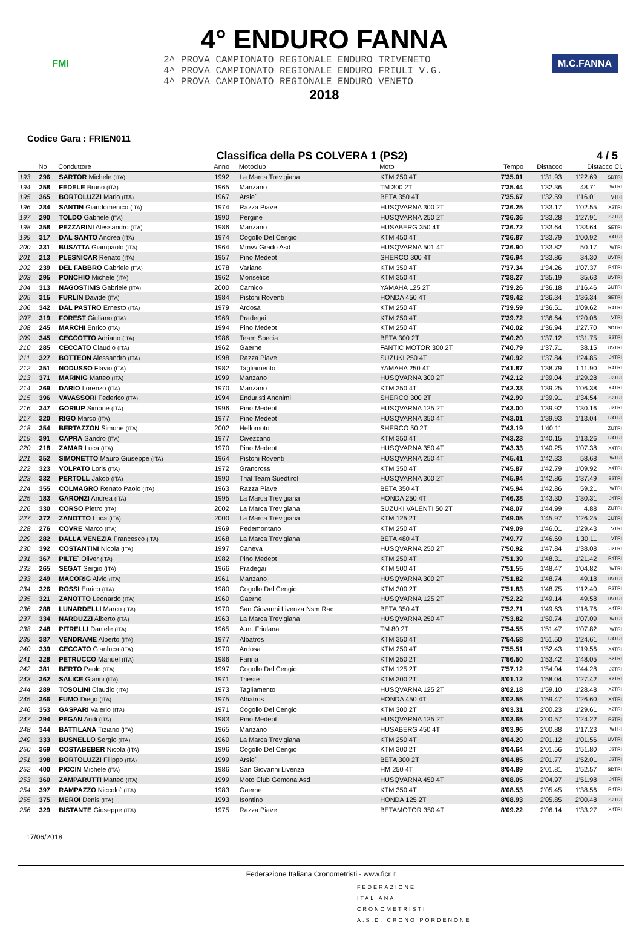FMI
4° ENDURO FANNA
2^ PROVA CAMPIONATO REGIONALE ENDURO TRIVENETO
4^ PROVA CAMPIONATO REGIONALE ENDURO FRIULI V.G.
4^ PROVA CAMPIONATO REGIONALE ENDURO VENETO
2018
M.C.FANNA
Codice Gara : FRIEN011
Classifica della PS COLVERA 1 (PS2) 4 / 5
| | No | Conduttore | Anno | Motoclub | Moto | Tempo | Distacco | Distacco Cl. | |
| --- | --- | --- | --- | --- | --- | --- | --- | --- | --- |
| 193 | 296 | SARTOR Michele (ITA) | 1992 | La Marca Trevigiana | KTM 250 4T | 7'35.01 | 1'31.93 | 1'22.69 | SDTRI |
| 194 | 258 | FEDELE Bruno (ITA) | 1965 | Manzano | TM 300 2T | 7'35.44 | 1'32.36 | 48.71 | WTRI |
| 195 | 365 | BORTOLUZZI Mario (ITA) | 1967 | Arsie` | BETA 350 4T | 7'35.67 | 1'32.59 | 1'16.01 | VTRI |
| 196 | 284 | SANTIN Giandomenico (ITA) | 1974 | Razza Piave | HUSQVARNA 300 2T | 7'36.25 | 1'33.17 | 1'02.55 | X2TRI |
| 197 | 290 | TOLDO Gabriele (ITA) | 1990 | Pergine | HUSQVARNA 250 2T | 7'36.36 | 1'33.28 | 1'27.91 | S2TRI |
| 198 | 358 | PEZZARINI Alessandro (ITA) | 1986 | Manzano | HUSABERG 350 4T | 7'36.72 | 1'33.64 | 1'33.64 | SETRI |
| 199 | 317 | DAL SANTO Andrea (ITA) | 1974 | Cogollo Del Cengio | KTM 450 4T | 7'36.87 | 1'33.79 | 1'00.92 | X4TRI |
| 200 | 331 | BUSATTA Giampaolo (ITA) | 1964 | Mmvv Grado Asd | HUSQVARNA 501 4T | 7'36.90 | 1'33.82 | 50.17 | WTRI |
| 201 | 213 | PLESNICAR Renato (ITA) | 1957 | Pino Medeot | SHERCO 300 4T | 7'36.94 | 1'33.86 | 34.30 | UVTRI |
| 202 | 239 | DEL FABBRO Gabriele (ITA) | 1978 | Variano | KTM 350 4T | 7'37.34 | 1'34.26 | 1'07.37 | R4TRI |
| 203 | 295 | PONCHIO Michele (ITA) | 1962 | Monselice | KTM 350 4T | 7'38.27 | 1'35.19 | 35.63 | UVTRI |
| 204 | 313 | NAGOSTINIS Gabriele (ITA) | 2000 | Carnico | YAMAHA 125 2T | 7'39.26 | 1'36.18 | 1'16.46 | CUTRI |
| 205 | 315 | FURLIN Davide (ITA) | 1984 | Pistoni Roventi | HONDA 450 4T | 7'39.42 | 1'36.34 | 1'36.34 | SETRI |
| 206 | 342 | DAL PASTRO Ernesto (ITA) | 1979 | Ardosa | KTM 250 4T | 7'39.59 | 1'36.51 | 1'09.62 | R4TRI |
| 207 | 319 | FOREST Giuliano (ITA) | 1969 | Pradegai | KTM 250 4T | 7'39.72 | 1'36.64 | 1'20.06 | VTRI |
| 208 | 245 | MARCHI Enrico (ITA) | 1994 | Pino Medeot | KTM 250 4T | 7'40.02 | 1'36.94 | 1'27.70 | SDTRI |
| 209 | 345 | CECCOTTO Adriano (ITA) | 1986 | Team Specia | BETA 300 2T | 7'40.20 | 1'37.12 | 1'31.75 | S2TRI |
| 210 | 285 | CECCATO Claudio (ITA) | 1962 | Gaerne | FANTIC MOTOR 300 2T | 7'40.79 | 1'37.71 | 38.15 | UVTRI |
| 211 | 327 | BOTTEON Alessandro (ITA) | 1998 | Razza Piave | SUZUKI 250 4T | 7'40.92 | 1'37.84 | 1'24.85 | J4TRI |
| 212 | 351 | NODUSSO Flavio (ITA) | 1982 | Tagliamento | YAMAHA 250 4T | 7'41.87 | 1'38.79 | 1'11.90 | R4TRI |
| 213 | 371 | MARINIG Matteo (ITA) | 1999 | Manzano | HUSQVARNA 300 2T | 7'42.12 | 1'39.04 | 1'29.28 | J2TRI |
| 214 | 269 | DARIO Lorenzo (ITA) | 1970 | Manzano | KTM 350 4T | 7'42.33 | 1'39.25 | 1'06.38 | X4TRI |
| 215 | 396 | VAVASSORI Federico (ITA) | 1994 | Enduristi Anonimi | SHERCO 300 2T | 7'42.99 | 1'39.91 | 1'34.54 | S2TRI |
| 216 | 347 | GORIUP Simone (ITA) | 1996 | Pino Medeot | HUSQVARNA 125 2T | 7'43.00 | 1'39.92 | 1'30.16 | J2TRI |
| 217 | 320 | RIGO Marco (ITA) | 1977 | Pino Medeot | HUSQVARNA 350 4T | 7'43.01 | 1'39.93 | 1'13.04 | R4TRI |
| 218 | 354 | BERTAZZON Simone (ITA) | 2002 | Hellomoto | SHERCO 50 2T | 7'43.19 | 1'40.11 | | ZUTRI |
| 219 | 391 | CAPRA Sandro (ITA) | 1977 | Civezzano | KTM 350 4T | 7'43.23 | 1'40.15 | 1'13.26 | R4TRI |
| 220 | 218 | ZAMAR Luca (ITA) | 1970 | Pino Medeot | HUSQVARNA 350 4T | 7'43.33 | 1'40.25 | 1'07.38 | X4TRI |
| 221 | 352 | SIMONETTO Mauro Giuseppe (ITA) | 1964 | Pistoni Roventi | HUSQVARNA 250 4T | 7'45.41 | 1'42.33 | 58.68 | WTRI |
| 222 | 323 | VOLPATO Loris (ITA) | 1972 | Grancross | KTM 350 4T | 7'45.87 | 1'42.79 | 1'09.92 | X4TRI |
| 223 | 332 | PERTOLL Jakob (ITA) | 1990 | Trial Team Suedtirol | HUSQVARNA 300 2T | 7'45.94 | 1'42.86 | 1'37.49 | S2TRI |
| 224 | 355 | COLMAGRO Renato Paolo (ITA) | 1963 | Razza Piave | BETA 350 4T | 7'45.94 | 1'42.86 | 59.21 | WTRI |
| 225 | 183 | GARONZI Andrea (ITA) | 1995 | La Marca Trevigiana | HONDA 250 4T | 7'46.38 | 1'43.30 | 1'30.31 | J4TRI |
| 226 | 330 | CORSO Pietro (ITA) | 2002 | La Marca Trevigiana | SUZUKI VALENTI 50 2T | 7'48.07 | 1'44.99 | 4.88 | ZUTRI |
| 227 | 372 | ZANOTTO Luca (ITA) | 2000 | La Marca Trevigiana | KTM 125 2T | 7'49.05 | 1'45.97 | 1'26.25 | CUTRI |
| 228 | 276 | COVRE Marco (ITA) | 1969 | Pedemontano | KTM 250 4T | 7'49.09 | 1'46.01 | 1'29.43 | VTRI |
| 229 | 282 | DALLA VENEZIA Francesco (ITA) | 1968 | La Marca Trevigiana | BETA 480 4T | 7'49.77 | 1'46.69 | 1'30.11 | VTRI |
| 230 | 392 | COSTANTINI Nicola (ITA) | 1997 | Caneva | HUSQVARNA 250 2T | 7'50.92 | 1'47.84 | 1'38.08 | J2TRI |
| 231 | 367 | PILTE` Oliver (ITA) | 1982 | Pino Medeot | KTM 250 4T | 7'51.39 | 1'48.31 | 1'21.42 | R4TRI |
| 232 | 265 | SEGAT Sergio (ITA) | 1966 | Pradegai | KTM 500 4T | 7'51.55 | 1'48.47 | 1'04.82 | WTRI |
| 233 | 249 | MACORIG Alvio (ITA) | 1961 | Manzano | HUSQVARNA 300 2T | 7'51.82 | 1'48.74 | 49.18 | UVTRI |
| 234 | 326 | ROSSI Enrico (ITA) | 1980 | Cogollo Del Cengio | KTM 300 2T | 7'51.83 | 1'48.75 | 1'12.40 | R2TRI |
| 235 | 321 | ZANOTTO Leonardo (ITA) | 1960 | Gaerne | HUSQVARNA 125 2T | 7'52.22 | 1'49.14 | 49.58 | UVTRI |
| 236 | 288 | LUNARDELLI Marco (ITA) | 1970 | San Giovanni Livenza Nsm Rac | BETA 350 4T | 7'52.71 | 1'49.63 | 1'16.76 | X4TRI |
| 237 | 334 | NARDUZZI Alberto (ITA) | 1963 | La Marca Trevigiana | HUSQVARNA 250 4T | 7'53.82 | 1'50.74 | 1'07.09 | WTRI |
| 238 | 248 | PITRELLI Daniele (ITA) | 1965 | A.m. Friulana | TM 80 2T | 7'54.55 | 1'51.47 | 1'07.82 | WTRI |
| 239 | 387 | VENDRAME Alberto (ITA) | 1977 | Albatros | KTM 350 4T | 7'54.58 | 1'51.50 | 1'24.61 | R4TRI |
| 240 | 339 | CECCATO Gianluca (ITA) | 1970 | Ardosa | KTM 250 4T | 7'55.51 | 1'52.43 | 1'19.56 | X4TRI |
| 241 | 328 | PETRUCCO Manuel (ITA) | 1986 | Fanna | KTM 250 2T | 7'56.50 | 1'53.42 | 1'48.05 | S2TRI |
| 242 | 381 | BERTO Paolo (ITA) | 1997 | Cogollo Del Cengio | KTM 125 2T | 7'57.12 | 1'54.04 | 1'44.28 | J2TRI |
| 243 | 362 | SALICE Gianni (ITA) | 1971 | Trieste | KTM 300 2T | 8'01.12 | 1'58.04 | 1'27.42 | X2TRI |
| 244 | 289 | TOSOLINI Claudio (ITA) | 1973 | Tagliamento | HUSQVARNA 125 2T | 8'02.18 | 1'59.10 | 1'28.48 | X2TRI |
| 245 | 366 | FUMO Diego (ITA) | 1975 | Albatros | HONDA 450 4T | 8'02.55 | 1'59.47 | 1'26.60 | X4TRI |
| 246 | 353 | GASPARI Valerio (ITA) | 1971 | Cogollo Del Cengio | KTM 300 2T | 8'03.31 | 2'00.23 | 1'29.61 | X2TRI |
| 247 | 294 | PEGAN Andi (ITA) | 1983 | Pino Medeot | HUSQVARNA 125 2T | 8'03.65 | 2'00.57 | 1'24.22 | R2TRI |
| 248 | 344 | BATTILANA Tiziano (ITA) | 1965 | Manzano | HUSABERG 450 4T | 8'03.96 | 2'00.88 | 1'17.23 | WTRI |
| 249 | 333 | BUSNELLO Sergio (ITA) | 1960 | La Marca Trevigiana | KTM 250 4T | 8'04.20 | 2'01.12 | 1'01.56 | UVTRI |
| 250 | 369 | COSTABEBER Nicola (ITA) | 1996 | Cogollo Del Cengio | KTM 300 2T | 8'04.64 | 2'01.56 | 1'51.80 | J2TRI |
| 251 | 398 | BORTOLUZZI Filippo (ITA) | 1999 | Arsie` | BETA 300 2T | 8'04.85 | 2'01.77 | 1'52.01 | J2TRI |
| 252 | 400 | PICCIN Michele (ITA) | 1986 | San Giovanni Livenza | HM 250 4T | 8'04.89 | 2'01.81 | 1'52.57 | SDTRI |
| 253 | 360 | ZAMPARUTTI Matteo (ITA) | 1999 | Moto Club Gemona Asd | HUSQVARNA 450 4T | 8'08.05 | 2'04.97 | 1'51.98 | J4TRI |
| 254 | 397 | RAMPAZZO Niccolo` (ITA) | 1983 | Gaerne | KTM 350 4T | 8'08.53 | 2'05.45 | 1'38.56 | R4TRI |
| 255 | 375 | MEROI Denis (ITA) | 1993 | Isontino | HONDA 125 2T | 8'08.93 | 2'05.85 | 2'00.48 | S2TRI |
| 256 | 329 | BISTANTE Giuseppe (ITA) | 1975 | Razza Piave | BETAMOTOR 350 4T | 8'09.22 | 2'06.14 | 1'33.27 | X4TRI |
17/06/2018
Federazione Italiana Cronometristi - www.ficr.it
FEDERAZIONE
ITALIANA
CRONOMETRISTI
A.S.D. CRONO PORDENONE